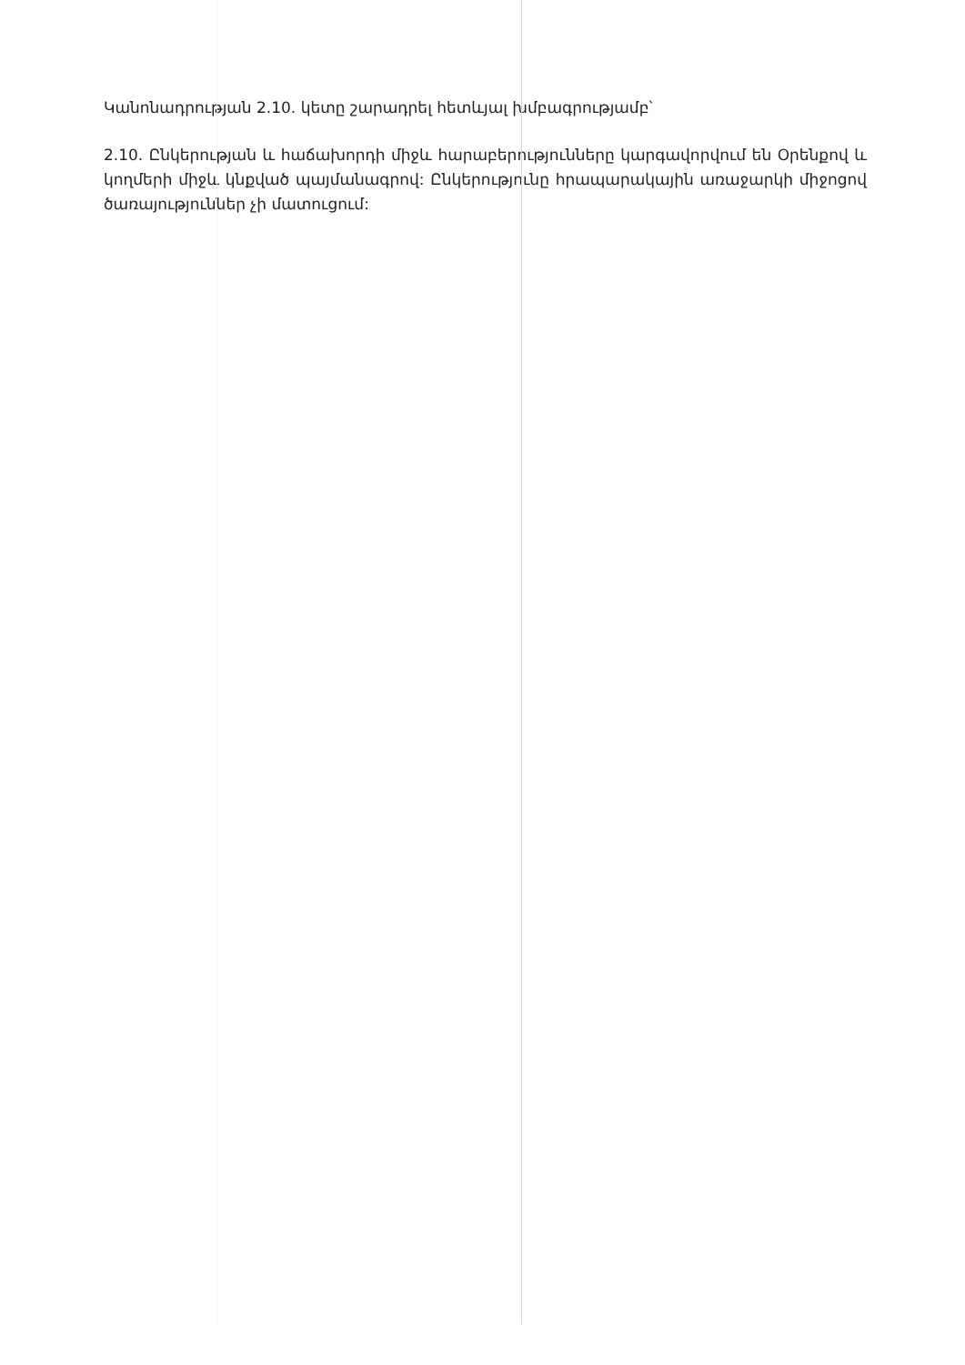Կանոնադրության 2.10. կետը շարադրել հետևյալ խմբագրությամբ՝
2.10. Ընկերության և հաճախորդի միջև հարաբերությունները կարգավորվում են Օրենքով և կողմերի միջև կնքված պայմանագրով: Ընկերությունը հրապարակային առաջարկի միջոցով ծառայություններ չի մատուցում: